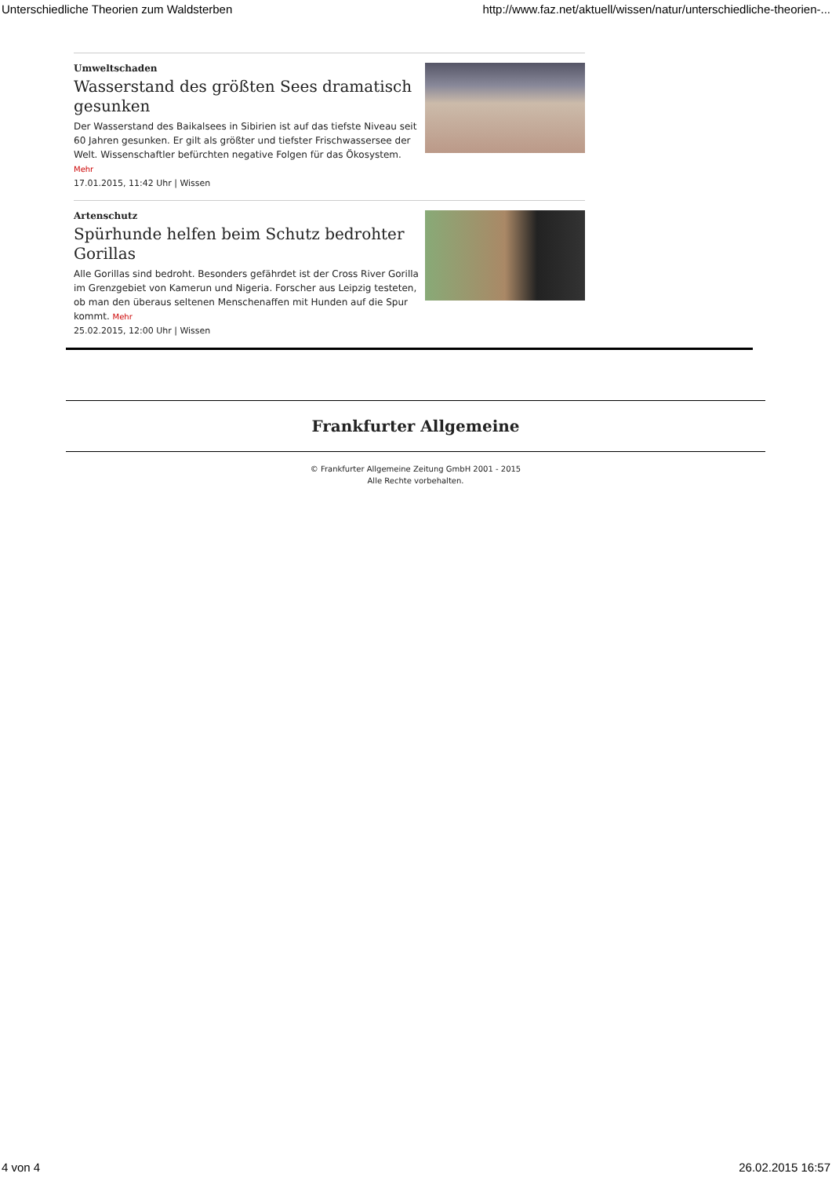Unterschiedliche Theorien zum Waldsterben http://www.faz.net/aktuell/wissen/natur/unterschiedliche-theorien-...
Umweltschaden
Wasserstand des größten Sees dramatisch gesunken
Der Wasserstand des Baikalsees in Sibirien ist auf das tiefste Niveau seit 60 Jahren gesunken. Er gilt als größter und tiefster Frischwassersee der Welt. Wissenschaftler befürchten negative Folgen für das Ökosystem. Mehr
17.01.2015, 11:42 Uhr | Wissen
Artenschutz
Spürhunde helfen beim Schutz bedrohter Gorillas
Alle Gorillas sind bedroht. Besonders gefährdet ist der Cross River Gorilla im Grenzgebiet von Kamerun und Nigeria. Forscher aus Leipzig testeten, ob man den überaus seltenen Menschenaffen mit Hunden auf die Spur kommt. Mehr
25.02.2015, 12:00 Uhr | Wissen
Frankfurter Allgemeine
© Frankfurter Allgemeine Zeitung GmbH 2001 - 2015
Alle Rechte vorbehalten.
4 von 4 26.02.2015 16:57